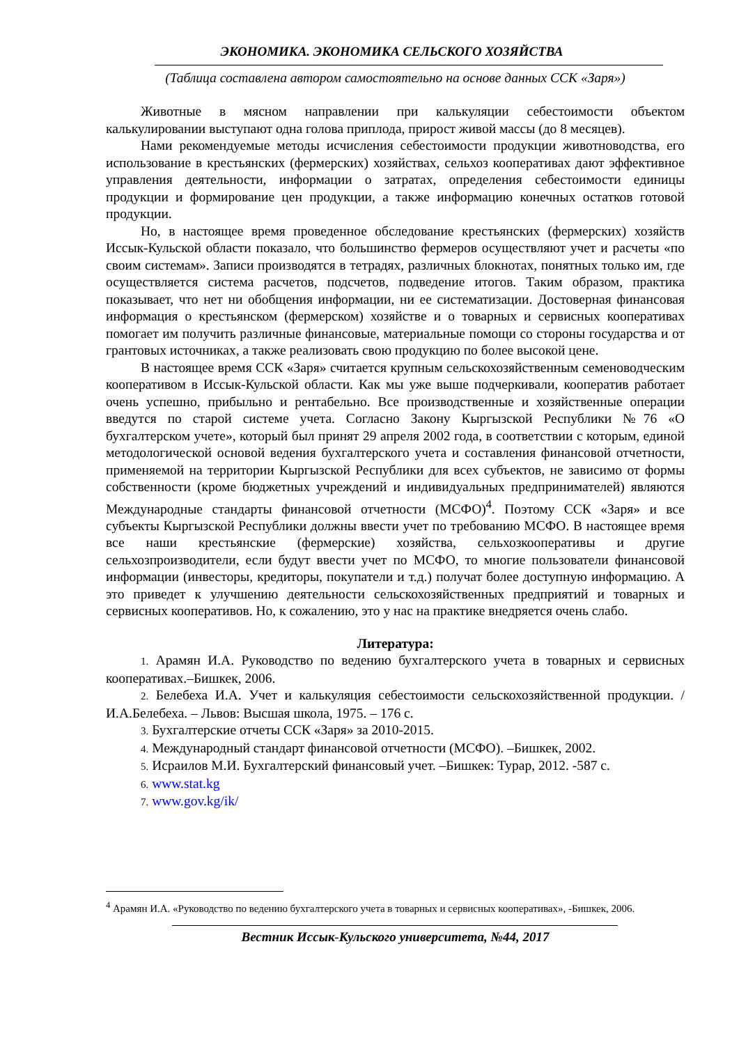ЭКОНОМИКА. ЭКОНОМИКА СЕЛЬСКОГО ХОЗЯЙСТВА
(Таблица составлена автором самостоятельно на основе данных ССК «Заря»)
Животные в мясном направлении при калькуляции себестоимости объектом калькулировании выступают одна голова приплода, прирост живой массы (до 8 месяцев).
Нами рекомендуемые методы исчисления себестоимости продукции животноводства, его использование в крестьянских (фермерских) хозяйствах, сельхоз кооперативах дают эффективное управления деятельности, информации о затратах, определения себестоимости единицы продукции и формирование цен продукции, а также информацию конечных остатков готовой продукции.
Но, в настоящее время проведенное обследование крестьянских (фермерских) хозяйств Иссык-Кульской области показало, что большинство фермеров осуществляют учет и расчеты «по своим системам». Записи производятся в тетрадях, различных блокнотах, понятных только им, где осуществляется система расчетов, подсчетов, подведение итогов. Таким образом, практика показывает, что нет ни обобщения информации, ни ее систематизации. Достоверная финансовая информация о крестьянском (фермерском) хозяйстве и о товарных и сервисных кооперативах помогает им получить различные финансовые, материальные помощи со стороны государства и от грантовых источниках, а также реализовать свою продукцию по более высокой цене.
В настоящее время ССК «Заря» считается крупным сельскохозяйственным семеноводческим кооперативом в Иссык-Кульской области. Как мы уже выше подчеркивали, кооператив работает очень успешно, прибыльно и рентабельно. Все производственные и хозяйственные операции введутся по старой системе учета. Согласно Закону Кыргызской Республики №76 «О бухгалтерском учете», который был принят 29 апреля 2002 года, в соответствии с которым, единой методологической основой ведения бухгалтерского учета и составления финансовой отчетности, применяемой на территории Кыргызской Республики для всех субъектов, не зависимо от формы собственности (кроме бюджетных учреждений и индивидуальных предпринимателей) являются Международные стандарты финансовой отчетности (МСФО)<sup>4</sup>. Поэтому ССК «Заря» и все субъекты Кыргызской Республики должны ввести учет по требованию МСФО. В настоящее время все наши крестьянские (фермерские) хозяйства, сельхозкооперативы и другие сельхозпроизводители, если будут ввести учет по МСФО, то многие пользователи финансовой информации (инвесторы, кредиторы, покупатели и т.д.) получат более доступную информацию. А это приведет к улучшению деятельности сельскохозяйственных предприятий и товарных и сервисных кооперативов. Но, к сожалению, это у нас на практике внедряется очень слабо.
Литература:
1. Арамян И.А. Руководство по ведению бухгалтерского учета в товарных и сервисных кооперативах.–Бишкек, 2006.
2. Белебеха И.А. Учет и калькуляция себестоимости сельскохозяйственной продукции. /И.А.Белебеха. – Львов: Высшая школа, 1975. – 176 с.
3. Бухгалтерские отчеты ССК «Заря» за 2010-2015.
4. Международный стандарт финансовой отчетности (МСФО). –Бишкек, 2002.
5. Исраилов М.И. Бухгалтерский финансовый учет. –Бишкек: Турар, 2012. -587 с.
6. www.stat.kg
7. www.gov.kg/ik/
<sup>4</sup> Арамян И.А. «Руководство по ведению бухгалтерского учета в товарных и сервисных кооперативах», -Бишкек, 2006.
Вестник Иссык-Кульского университета, №44, 2017